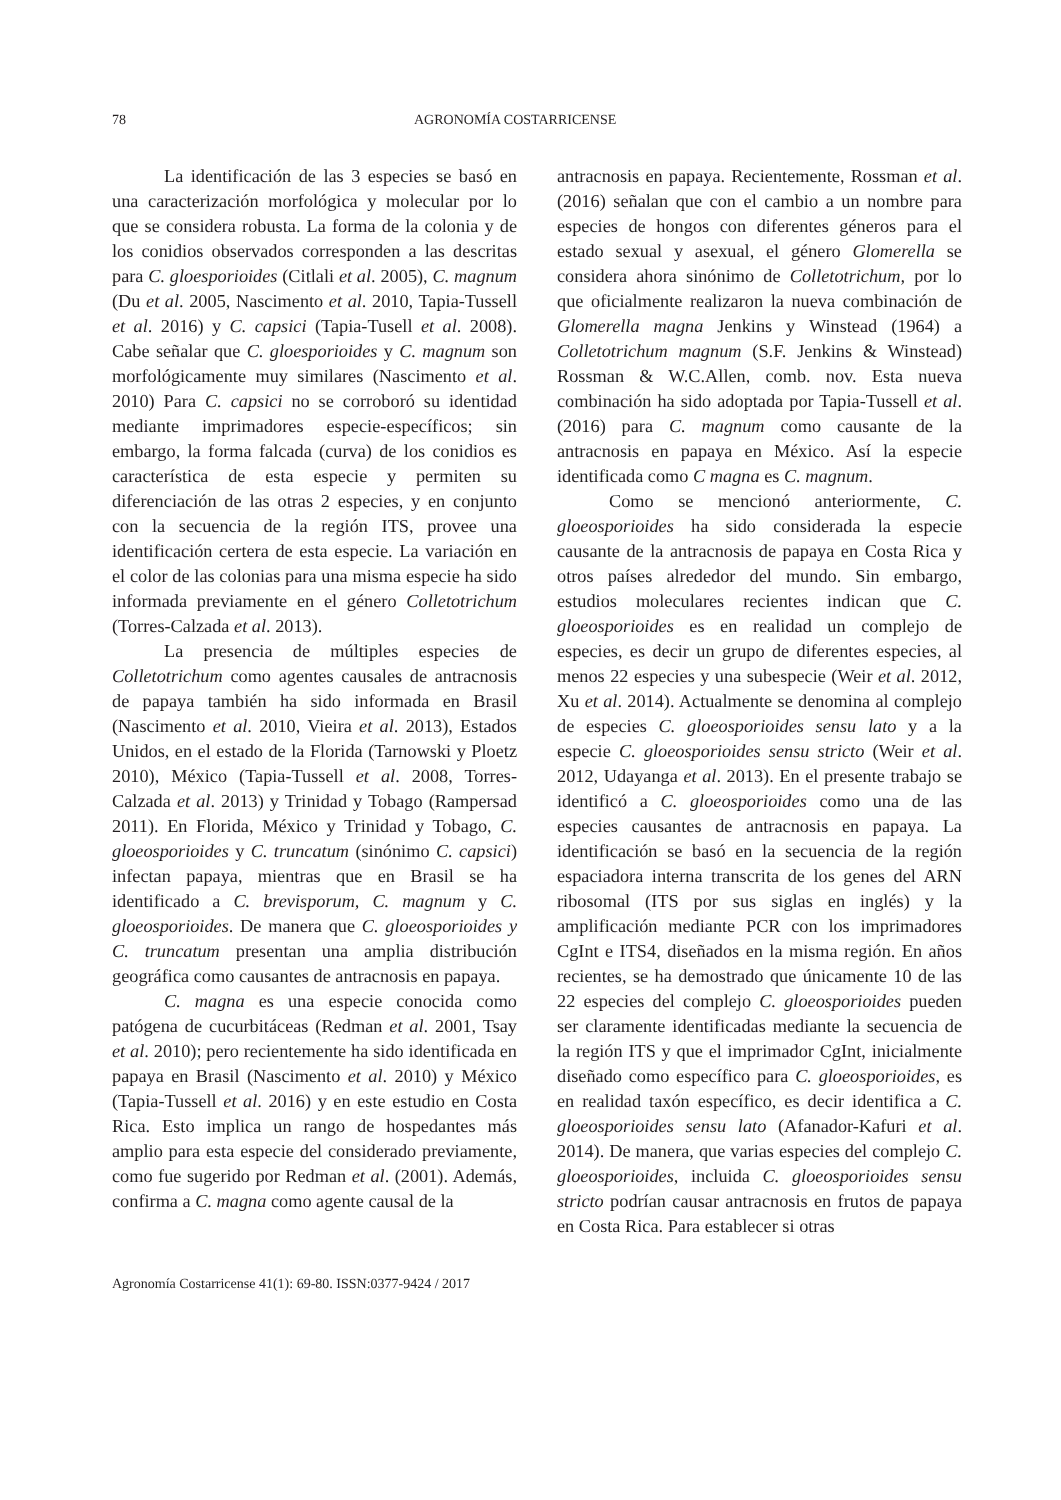78 AGRONOMÍA COSTARRICENSE
La identificación de las 3 especies se basó en una caracterización morfológica y molecular por lo que se considera robusta. La forma de la colonia y de los conidios observados corresponden a las descritas para C. gloesporioides (Citlali et al. 2005), C. magnum (Du et al. 2005, Nascimento et al. 2010, Tapia-Tussell et al. 2016) y C. capsici (Tapia-Tusell et al. 2008). Cabe señalar que C. gloesporioides y C. magnum son morfológicamente muy similares (Nascimento et al. 2010) Para C. capsici no se corroboró su identidad mediante imprimadores especie-específicos; sin embargo, la forma falcada (curva) de los conidios es característica de esta especie y permiten su diferenciación de las otras 2 especies, y en conjunto con la secuencia de la región ITS, provee una identificación certera de esta especie. La variación en el color de las colonias para una misma especie ha sido informada previamente en el género Colletotrichum (Torres-Calzada et al. 2013).
La presencia de múltiples especies de Colletotrichum como agentes causales de antracnosis de papaya también ha sido informada en Brasil (Nascimento et al. 2010, Vieira et al. 2013), Estados Unidos, en el estado de la Florida (Tarnowski y Ploetz 2010), México (Tapia-Tussell et al. 2008, Torres-Calzada et al. 2013) y Trinidad y Tobago (Rampersad 2011). En Florida, México y Trinidad y Tobago, C. gloeosporioides y C. truncatum (sinónimo C. capsici) infectan papaya, mientras que en Brasil se ha identificado a C. brevisporum, C. magnum y C. gloeosporioides. De manera que C. gloeosporioides y C. truncatum presentan una amplia distribución geográfica como causantes de antracnosis en papaya.
C. magna es una especie conocida como patógena de cucurbitáceas (Redman et al. 2001, Tsay et al. 2010); pero recientemente ha sido identificada en papaya en Brasil (Nascimento et al. 2010) y México (Tapia-Tussell et al. 2016) y en este estudio en Costa Rica. Esto implica un rango de hospedantes más amplio para esta especie del considerado previamente, como fue sugerido por Redman et al. (2001). Además, confirma a C. magna como agente causal de la
antracnosis en papaya. Recientemente, Rossman et al. (2016) señalan que con el cambio a un nombre para especies de hongos con diferentes géneros para el estado sexual y asexual, el género Glomerella se considera ahora sinónimo de Colletotrichum, por lo que oficialmente realizaron la nueva combinación de Glomerella magna Jenkins y Winstead (1964) a Colletotrichum magnum (S.F. Jenkins & Winstead) Rossman & W.C.Allen, comb. nov. Esta nueva combinación ha sido adoptada por Tapia-Tussell et al. (2016) para C. magnum como causante de la antracnosis en papaya en México. Así la especie identificada como C magna es C. magnum.
Como se mencionó anteriormente, C. gloeosporioides ha sido considerada la especie causante de la antracnosis de papaya en Costa Rica y otros países alrededor del mundo. Sin embargo, estudios moleculares recientes indican que C. gloeosporioides es en realidad un complejo de especies, es decir un grupo de diferentes especies, al menos 22 especies y una subespecie (Weir et al. 2012, Xu et al. 2014). Actualmente se denomina al complejo de especies C. gloeosporioides sensu lato y a la especie C. gloeosporioides sensu stricto (Weir et al. 2012, Udayanga et al. 2013). En el presente trabajo se identificó a C. gloeosporioides como una de las especies causantes de antracnosis en papaya. La identificación se basó en la secuencia de la región espaciadora interna transcrita de los genes del ARN ribosomal (ITS por sus siglas en inglés) y la amplificación mediante PCR con los imprimadores CgInt e ITS4, diseñados en la misma región. En años recientes, se ha demostrado que únicamente 10 de las 22 especies del complejo C. gloeosporioides pueden ser claramente identificadas mediante la secuencia de la región ITS y que el imprimador CgInt, inicialmente diseñado como específico para C. gloeosporioides, es en realidad taxón específico, es decir identifica a C. gloeosporioides sensu lato (Afanador-Kafuri et al. 2014). De manera, que varias especies del complejo C. gloeosporioides, incluida C. gloeosporioides sensu stricto podrían causar antracnosis en frutos de papaya en Costa Rica. Para establecer si otras
Agronomía Costarricense 41(1): 69-80. ISSN:0377-9424 / 2017